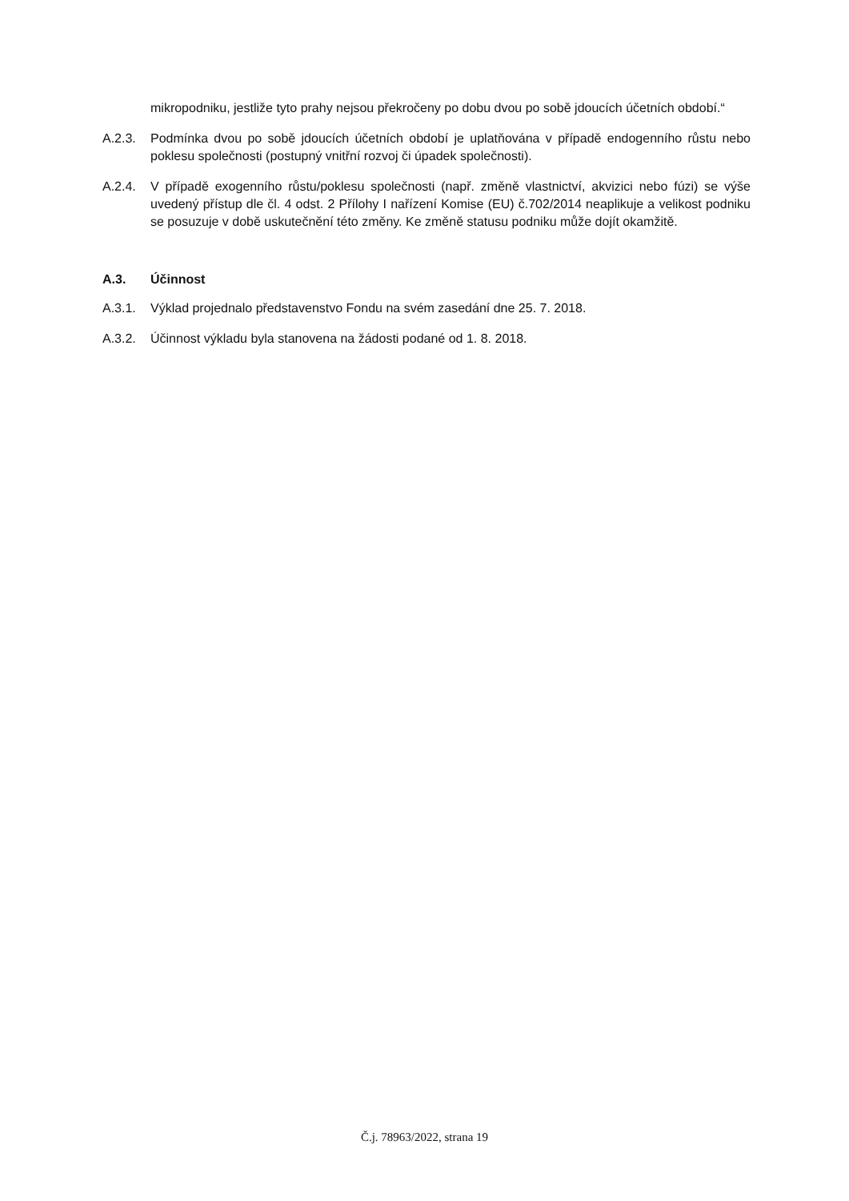mikropodniku, jestliže tyto prahy nejsou překročeny po dobu dvou po sobě jdoucích účetních období.“
A.2.3. Podmínka dvou po sobě jdoucích účetních období je uplatňována v případě endogenního růstu nebo poklesu společnosti (postupný vnitřní rozvoj či úpadek společnosti).
A.2.4. V případě exogenního růstu/poklesu společnosti (např. změně vlastnictví, akvizici nebo fúzi) se výše uvedený přístup dle čl. 4 odst. 2 Přílohy I nařízení Komise (EU) č.702/2014 neaplikuje a velikost podniku se posuzuje v době uskutečnění této změny. Ke změně statusu podniku může dojít okamžitě.
A.3. Účinnost
A.3.1. Výklad projednalo představenstvo Fondu na svém zasedání dne 25. 7. 2018.
A.3.2. Účinnost výkladu byla stanovena na žádosti podané od 1. 8. 2018.
Č.j. 78963/2022, strana 19